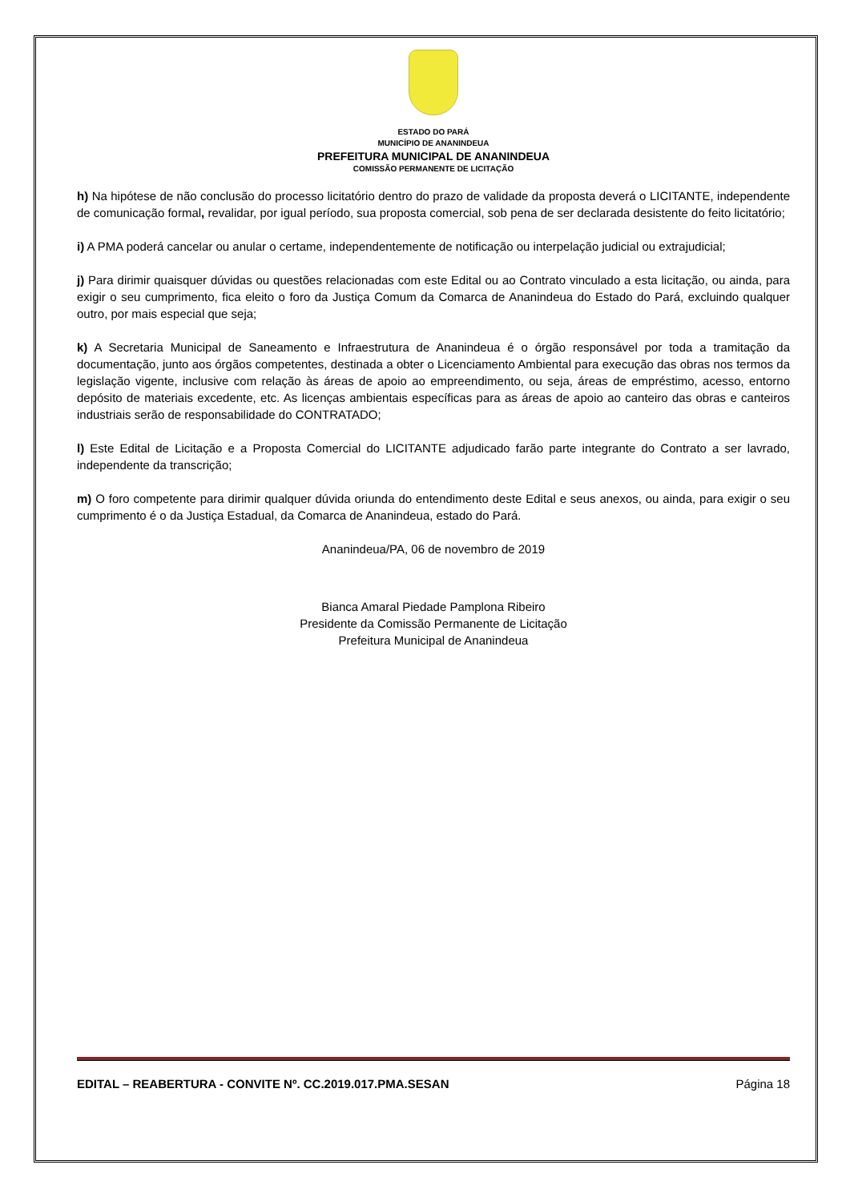ESTADO DO PARÁ
MUNICÍPIO DE ANANINDEUA
PREFEITURA MUNICIPAL DE ANANINDEUA
COMISSÃO PERMANENTE DE LICITAÇÃO
h) Na hipótese de não conclusão do processo licitatório dentro do prazo de validade da proposta deverá o LICITANTE, independente de comunicação formal, revalidar, por igual período, sua proposta comercial, sob pena de ser declarada desistente do feito licitatório;
i) A PMA poderá cancelar ou anular o certame, independentemente de notificação ou interpelação judicial ou extrajudicial;
j) Para dirimir quaisquer dúvidas ou questões relacionadas com este Edital ou ao Contrato vinculado a esta licitação, ou ainda, para exigir o seu cumprimento, fica eleito o foro da Justiça Comum da Comarca de Ananindeua do Estado do Pará, excluindo qualquer outro, por mais especial que seja;
k) A Secretaria Municipal de Saneamento e Infraestrutura de Ananindeua é o órgão responsável por toda a tramitação da documentação, junto aos órgãos competentes, destinada a obter o Licenciamento Ambiental para execução das obras nos termos da legislação vigente, inclusive com relação às áreas de apoio ao empreendimento, ou seja, áreas de empréstimo, acesso, entorno depósito de materiais excedente, etc. As licenças ambientais específicas para as áreas de apoio ao canteiro das obras e canteiros industriais serão de responsabilidade do CONTRATADO;
l) Este Edital de Licitação e a Proposta Comercial do LICITANTE adjudicado farão parte integrante do Contrato a ser lavrado, independente da transcrição;
m) O foro competente para dirimir qualquer dúvida oriunda do entendimento deste Edital e seus anexos, ou ainda, para exigir o seu cumprimento é o da Justiça Estadual, da Comarca de Ananindeua, estado do Pará.
Ananindeua/PA, 06 de novembro de 2019
Bianca Amaral Piedade Pamplona Ribeiro
Presidente da Comissão Permanente de Licitação
Prefeitura Municipal de Ananindeua
EDITAL – REABERTURA - CONVITE Nº. CC.2019.017.PMA.SESAN Página 18